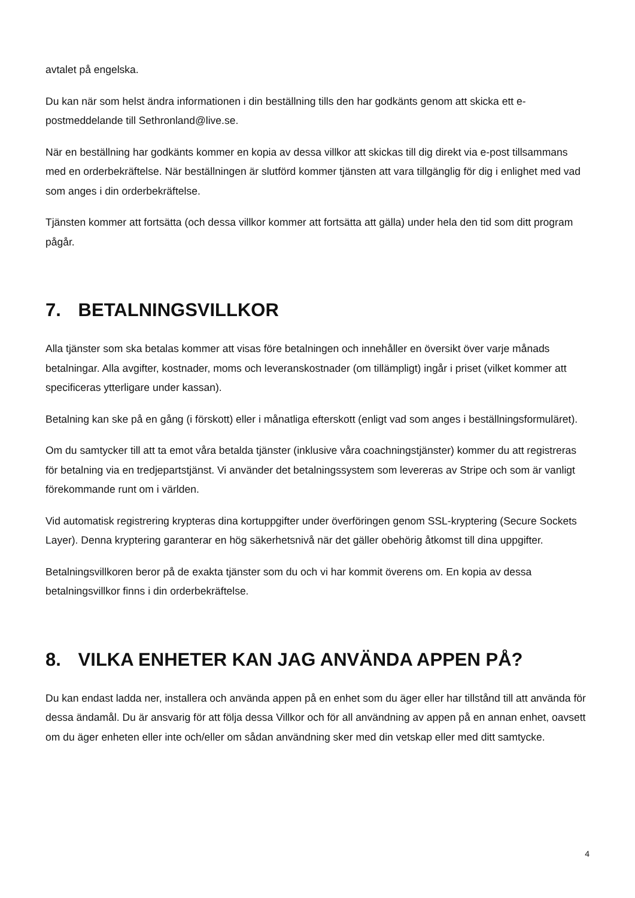avtalet på engelska.
Du kan när som helst ändra informationen i din beställning tills den har godkänts genom att skicka ett e-postmeddelande till Sethronland@live.se.
När en beställning har godkänts kommer en kopia av dessa villkor att skickas till dig direkt via e-post tillsammans med en orderbekräftelse. När beställningen är slutförd kommer tjänsten att vara tillgänglig för dig i enlighet med vad som anges i din orderbekräftelse.
Tjänsten kommer att fortsätta (och dessa villkor kommer att fortsätta att gälla) under hela den tid som ditt program pågår.
7. BETALNINGSVILLKOR
Alla tjänster som ska betalas kommer att visas före betalningen och innehåller en översikt över varje månads betalningar. Alla avgifter, kostnader, moms och leveranskostnader (om tillämpligt) ingår i priset (vilket kommer att specificeras ytterligare under kassan).
Betalning kan ske på en gång (i förskott) eller i månatliga efterskott (enligt vad som anges i beställningsformuläret).
Om du samtycker till att ta emot våra betalda tjänster (inklusive våra coachningstjänster) kommer du att registreras för betalning via en tredjepartstjänst. Vi använder det betalningssystem som levereras av Stripe och som är vanligt förekommande runt om i världen.
Vid automatisk registrering krypteras dina kortuppgifter under överföringen genom SSL-kryptering (Secure Sockets Layer). Denna kryptering garanterar en hög säkerhetsnivå när det gäller obehörig åtkomst till dina uppgifter.
Betalningsvillkoren beror på de exakta tjänster som du och vi har kommit överens om. En kopia av dessa betalningsvillkor finns i din orderbekräftelse.
8. VILKA ENHETER KAN JAG ANVÄNDA APPEN PÅ?
Du kan endast ladda ner, installera och använda appen på en enhet som du äger eller har tillstånd till att använda för dessa ändamål. Du är ansvarig för att följa dessa Villkor och för all användning av appen på en annan enhet, oavsett om du äger enheten eller inte och/eller om sådan användning sker med din vetskap eller med ditt samtycke.
4